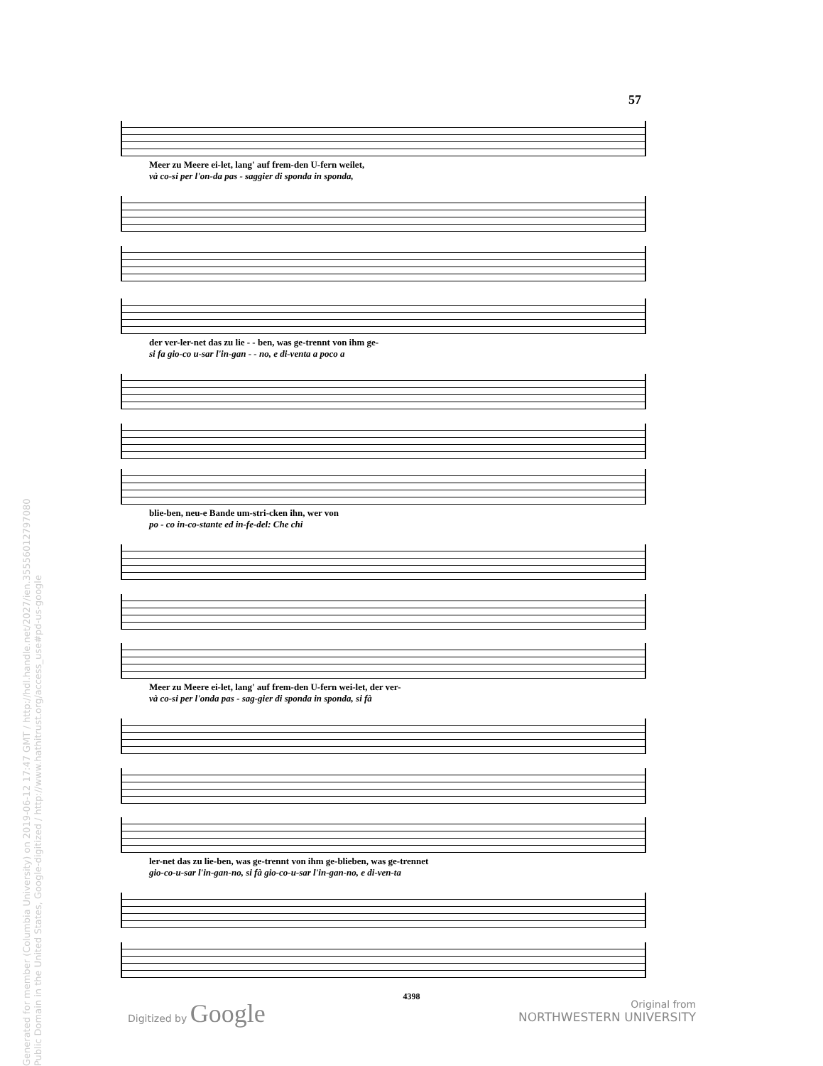57
Meer zu Meere ei-let, lang' auf frem-den U-fern weilet,
và co-si per l'on-da pas - saggier di sponda in sponda,
der ver-ler-net das zu lie - - ben, was ge-trennt von ihm ge-
si fa gio-co u-sar l'in-gan - - no, e di-venta a poco a
blie-ben, neu-e Bande um-stri-cken ihn, wer von
po - co in-co-stante ed in-fe-del: Che chi
Meer zu Meere ei-let, lang' auf frem-den U-fern wei-let, der ver-
và co-si per l'onda pas - sag-gier di sponda in sponda, si fà
ler-net das zu lie-ben, was ge-trennt von ihm ge-blieben, was ge-trennet
gio-co-u-sar l'in-gan-no, si fà gio-co-u-sar l'in-gan-no, e di-ven-ta
4398
Digitized by Google
Original from
NORTHWESTERN UNIVERSITY
Generated for member (Columbia University) on 2019-06-12 17:47 GMT / http://hdl.handle.net/2027/ien.35556012797080
Public Domain in the United States, Google-digitized / http://www.hathitrust.org/access_use#pd-us-google